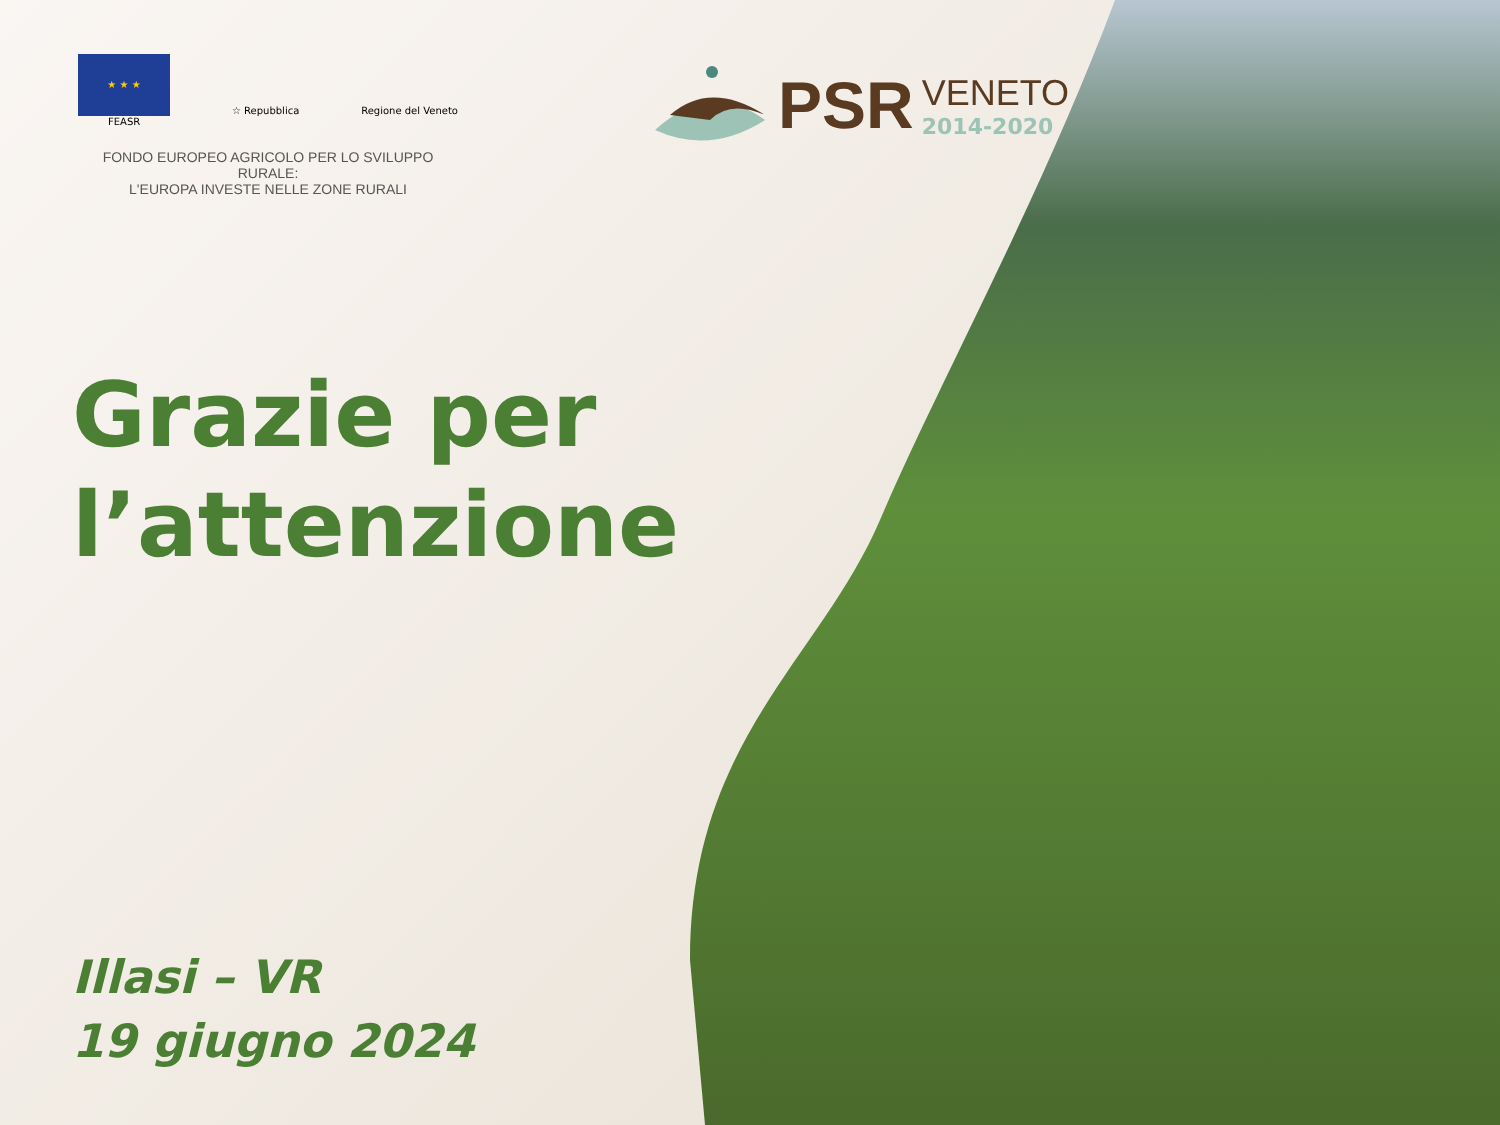★ ★ ★
☆ Repubblica
Regione del Veneto
FEASR
FONDO EUROPEO AGRICOLO PER LO SVILUPPO RURALE:
L'EUROPA INVESTE NELLE ZONE RURALI
PSR
VENETO
2014-2020
Grazie per
l’attenzione
Illasi – VR
19 giugno 2024